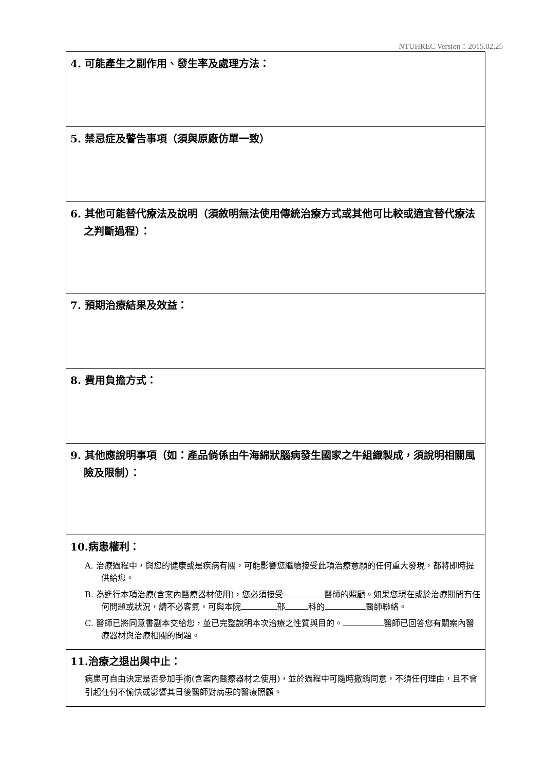NTUHREC Version：2015.02.25
| 4. 可能產生之副作用、發生率及處理方法： |
| 5. 禁忌症及警告事項（須與原廠仿單一致） |
| 6. 其他可能替代療法及說明（須敘明無法使用傳統治療方式或其他可比較或適宜替代療法之判斷過程）： |
| 7. 預期治療結果及效益： |
| 8. 費用負擔方式： |
| 9. 其他應說明事項（如：產品倘係由牛海綿狀腦病發生國家之牛組織製成，須說明相關風險及限制）： |
| 10.病患權利： A. 治療過程中，與您的健康或是疾病有關，可能影響您繼續接受此項治療意願的任何重大發現，都將即時提供給您。 B. 為進行本項治療(含案內醫療器材使用)，您必須接受 醫師的照顧。如果您現在或於治療期間有任何問題或狀況，請不必客氣，可與本院 部 科的 醫師聯絡。 C. 醫師已將同意書副本交給您，並已完整說明本次治療之性質與目的。 醫師已回答您有關案內醫療器材與治療相關的問題。 |
| 11.治療之退出與中止： 病患可自由決定是否參加手術(含案內醫療器材之使用)，並於過程中可隨時撤銷同意，不須任何理由，且不會引起任何不愉快或影響其日後醫師對病患的醫療照顧。 |